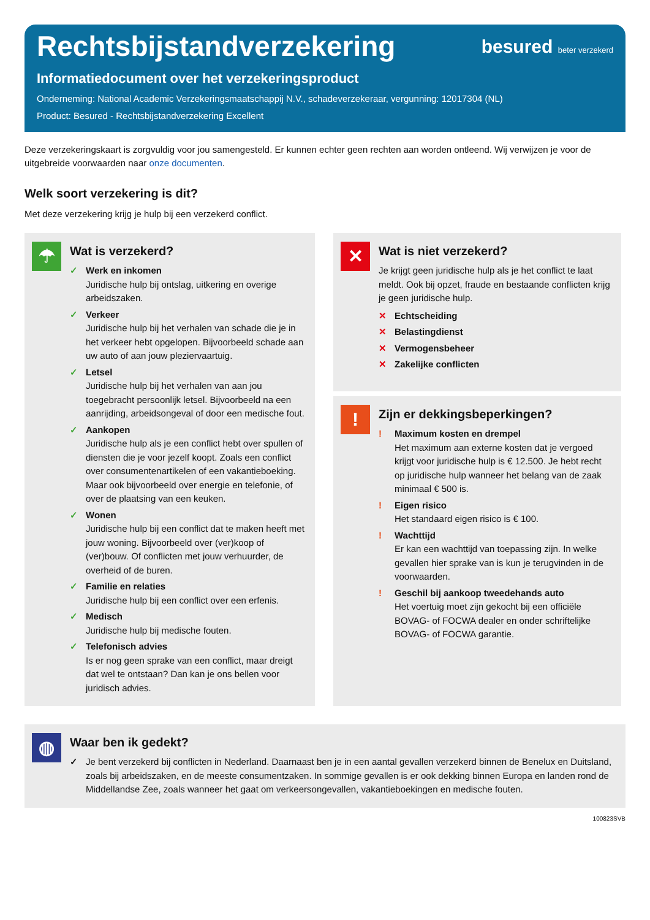Rechtsbijstandverzekering besured beter verzekerd
Informatiedocument over het verzekeringsproduct
Onderneming: National Academic Verzekeringsmaatschappij N.V., schadeverzekeraar, vergunning: 12017304 (NL)
Product: Besured - Rechtsbijstandverzekering Excellent
Deze verzekeringskaart is zorgvuldig voor jou samengesteld. Er kunnen echter geen rechten aan worden ontleend. Wij verwijzen je voor de uitgebreide voorwaarden naar onze documenten.
Welk soort verzekering is dit?
Met deze verzekering krijg je hulp bij een verzekerd conflict.
☂
Wat is verzekerd?
✓ Werk en inkomen
Juridische hulp bij ontslag, uitkering en overige arbeidszaken.
✓ Verkeer
Juridische hulp bij het verhalen van schade die je in het verkeer hebt opgelopen. Bijvoorbeeld schade aan uw auto of aan jouw pleziervaartuig.
✓ Letsel
Juridische hulp bij het verhalen van aan jou toegebracht persoonlijk letsel. Bijvoorbeeld na een aanrijding, arbeidsongeval of door een medische fout.
✓ Aankopen
Juridische hulp als je een conflict hebt over spullen of diensten die je voor jezelf koopt. Zoals een conflict over consumentenartikelen of een vakantieboeking. Maar ook bijvoorbeeld over energie en telefonie, of over de plaatsing van een keuken.
✓ Wonen
Juridische hulp bij een conflict dat te maken heeft met jouw woning. Bijvoorbeeld over (ver)koop of (ver)bouw. Of conflicten met jouw verhuurder, de overheid of de buren.
✓ Familie en relaties
Juridische hulp bij een conflict over een erfenis.
✓ Medisch
Juridische hulp bij medische fouten.
✓ Telefonisch advies
Is er nog geen sprake van een conflict, maar dreigt dat wel te ontstaan? Dan kan je ons bellen voor juridisch advies.
✕
Wat is niet verzekerd?
Je krijgt geen juridische hulp als je het conflict te laat meldt. Ook bij opzet, fraude en bestaande conflicten krijg je geen juridische hulp.
✕ Echtscheiding
✕ Belastingdienst
✕ Vermogensbeheer
✕ Zakelijke conflicten
!
Zijn er dekkingsbeperkingen?
! Maximum kosten en drempel
Het maximum aan externe kosten dat je vergoed krijgt voor juridische hulp is € 12.500. Je hebt recht op juridische hulp wanneer het belang van de zaak minimaal € 500 is.
! Eigen risico
Het standaard eigen risico is € 100.
! Wachttijd
Er kan een wachttijd van toepassing zijn. In welke gevallen hier sprake van is kun je terugvinden in de voorwaarden.
! Geschil bij aankoop tweedehands auto
Het voertuig moet zijn gekocht bij een officiële BOVAG- of FOCWA dealer en onder schriftelijke BOVAG- of FOCWA garantie.
◍
Waar ben ik gedekt?
✓ Je bent verzekerd bij conflicten in Nederland. Daarnaast ben je in een aantal gevallen verzekerd binnen de Benelux en Duitsland, zoals bij arbeidszaken, en de meeste consumentzaken. In sommige gevallen is er ook dekking binnen Europa en landen rond de Middellandse Zee, zoals wanneer het gaat om verkeersongevallen, vakantieboekingen en medische fouten.
100823SVB